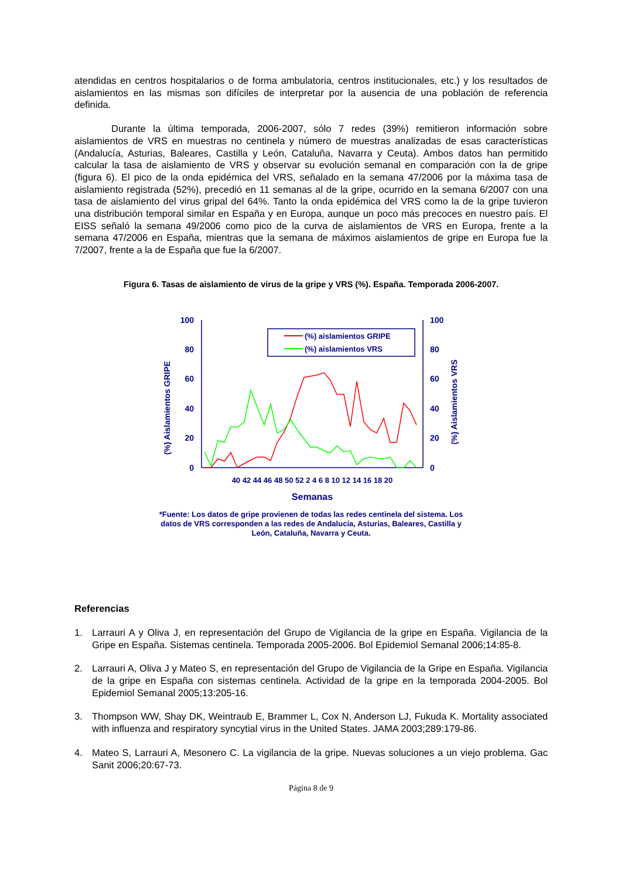atendidas en centros hospitalarios o de forma ambulatoria, centros institucionales, etc.) y los resultados de aislamientos en las mismas son difíciles de interpretar por la ausencia de una población de referencia definida.
Durante la última temporada, 2006-2007, sólo 7 redes (39%) remitieron información sobre aislamientos de VRS en muestras no centinela y número de muestras analizadas de esas características (Andalucía, Asturias, Baleares, Castilla y León, Cataluña, Navarra y Ceuta). Ambos datos han permitido calcular la tasa de aislamiento de VRS y observar su evolución semanal en comparación con la de gripe (figura 6). El pico de la onda epidémica del VRS, señalado en la semana 47/2006 por la máxima tasa de aislamiento registrada (52%), precedió en 11 semanas al de la gripe, ocurrido en la semana 6/2007 con una tasa de aislamiento del virus gripal del 64%. Tanto la onda epidémica del VRS como la de la gripe tuvieron una distribución temporal similar en España y en Europa, aunque un poco más precoces en nuestro país. El EISS señaló la semana 49/2006 como pico de la curva de aislamientos de VRS en Europa, frente a la semana 47/2006 en España, mientras que la semana de máximos aislamientos de gripe en Europa fue la 7/2007, frente a la de España que fue la 6/2007.
Figura 6. Tasas de aislamiento de virus de la gripe y VRS (%). España. Temporada 2006-2007.
100
80
60
40
20
0
100
80
60
40
20
0
(%) Aislamientos GRIPE
(%) Aislamientos VRS
40 42 44 46 48 50 52 2 4 6 8 10 12 14 16 18 20
Semanas
(%) aislamientos GRIPE
(%) aislamientos VRS
*Fuente: Los datos de gripe provienen de todas las redes centinela del sistema. Los datos de VRS corresponden a las redes de Andalucía, Asturias, Baleares, Castilla y León, Cataluña, Navarra y Ceuta.
Referencias
1. Larrauri A y Oliva J, en representación del Grupo de Vigilancia de la gripe en España. Vigilancia de la Gripe en España. Sistemas centinela. Temporada 2005-2006. Bol Epidemiol Semanal 2006;14:85-8.
2. Larrauri A, Oliva J y Mateo S, en representación del Grupo de Vigilancia de la Gripe en España. Vigilancia de la gripe en España con sistemas centinela. Actividad de la gripe en la temporada 2004-2005. Bol Epidemiol Semanal 2005;13:205-16.
3. Thompson WW, Shay DK, Weintraub E, Brammer L, Cox N, Anderson LJ, Fukuda K. Mortality associated with influenza and respiratory syncytial virus in the United States. JAMA 2003;289:179-86.
4. Mateo S, Larrauri A, Mesonero C. La vigilancia de la gripe. Nuevas soluciones a un viejo problema. Gac Sanit 2006;20:67-73.
Página 8 de 9